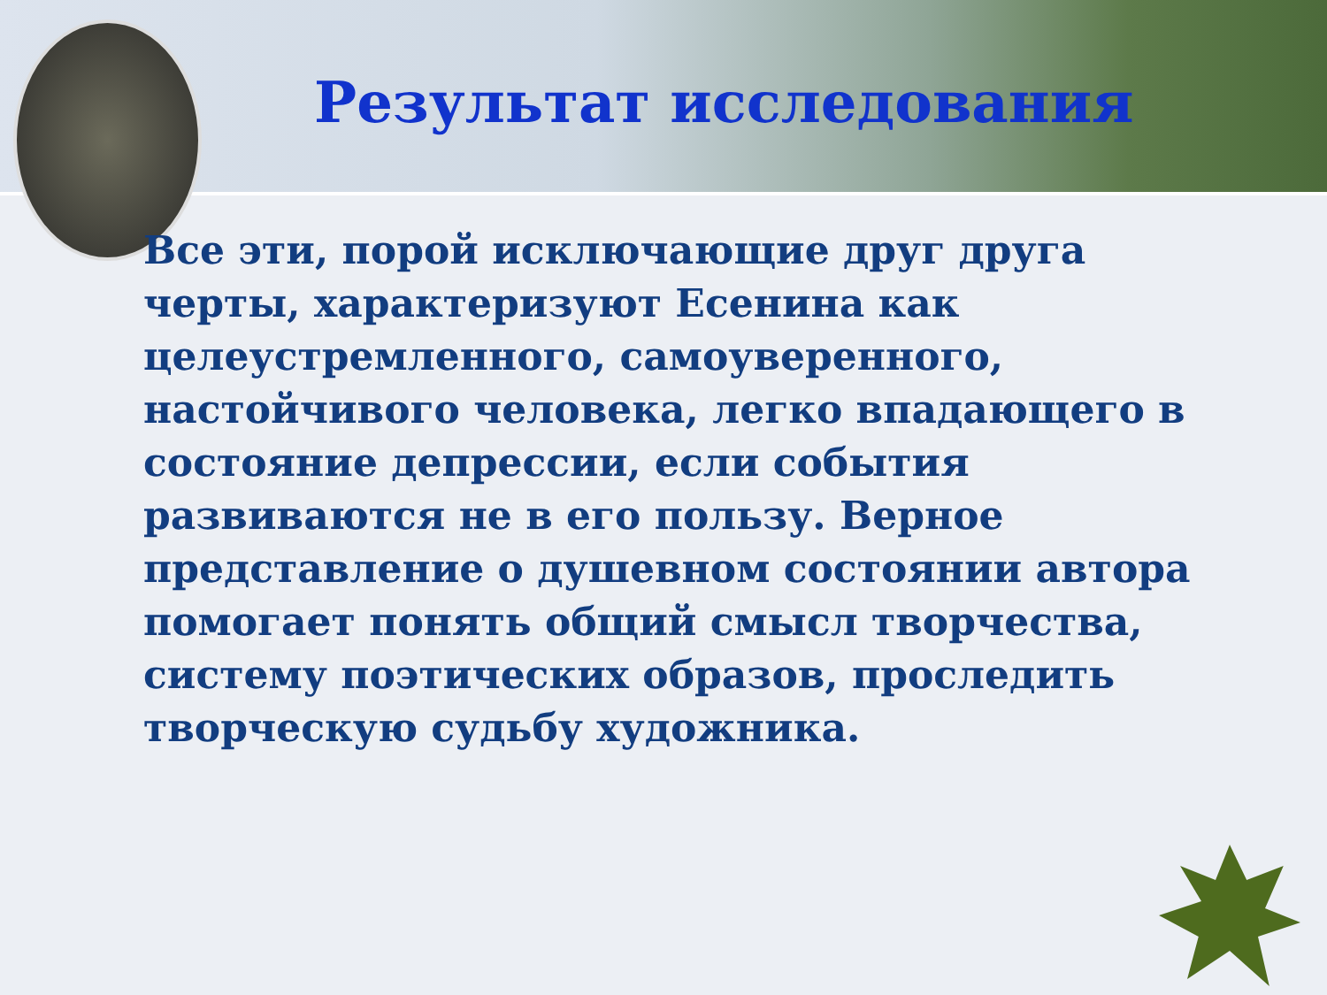Результат исследования
Все эти, порой исключающие друг друга черты, характеризуют Есенина как целеустремленного, самоуверенного, настойчивого человека, легко впадающего в состояние депрессии, если события развиваются не в его пользу. Верное представление о душевном состоянии автора помогает понять общий смысл творчества, систему поэтических образов, проследить творческую судьбу художника.